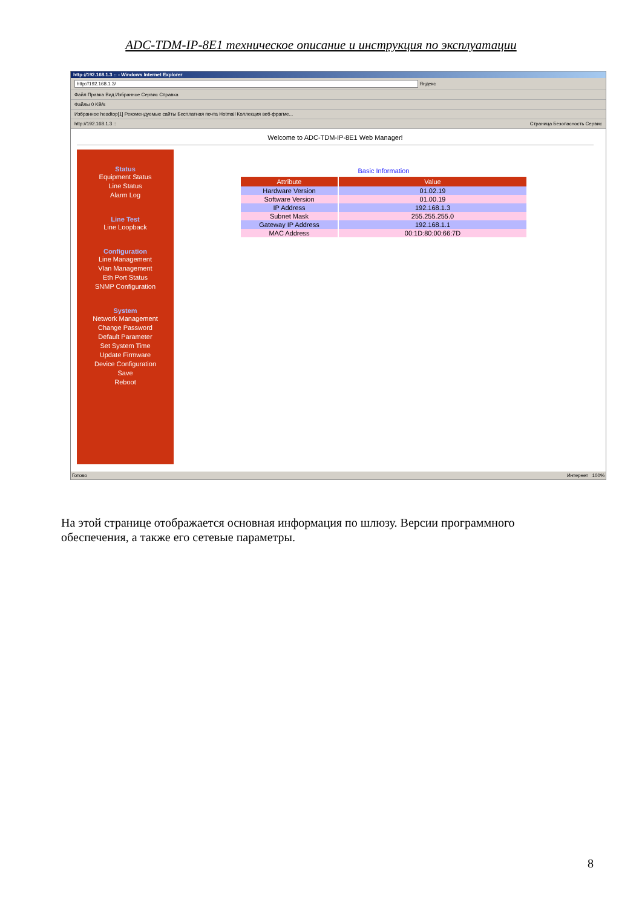ADC-TDM-IP-8E1 техническое описание и инструкция по эксплуатации
http://192.168.1.3 :: - Windows Internet Explorer
http://192.168.1.3/ Яндекс
Файл Правка Вид Избранное Сервис Справка
Файлы 0 KB/s
Избранное headtop[1] Рекомендуемые сайты Бесплатная почта Hotmail Коллекция веб-фрагме...
http://192.168.1.3 :: Страница Безопасность Сервис
Welcome to ADC-TDM-IP-8E1 Web Manager!
Status
Equipment Status
Line Status
Alarm Log
Line Test
Line Loopback
Configuration
Line Management
Vlan Management
Eth Port Status
SNMP Configuration
System
Network Management
Change Password
Default Parameter
Set System Time
Update Firmware
Device Configuration
Save
Reboot
Basic Information
| Attribute | Value |
| --- | --- |
| Hardware Version | 01.02.19 |
| Software Version | 01.00.19 |
| IP Address | 192.168.1.3 |
| Subnet Mask | 255.255.255.0 |
| Gateway IP Address | 192.168.1.1 |
| MAC Address | 00:1D:80:00:66:7D |
Готово Интернет 100%
На этой странице отображается основная информация по шлюзу. Версии программного обеспечения, а также его сетевые параметры.
8